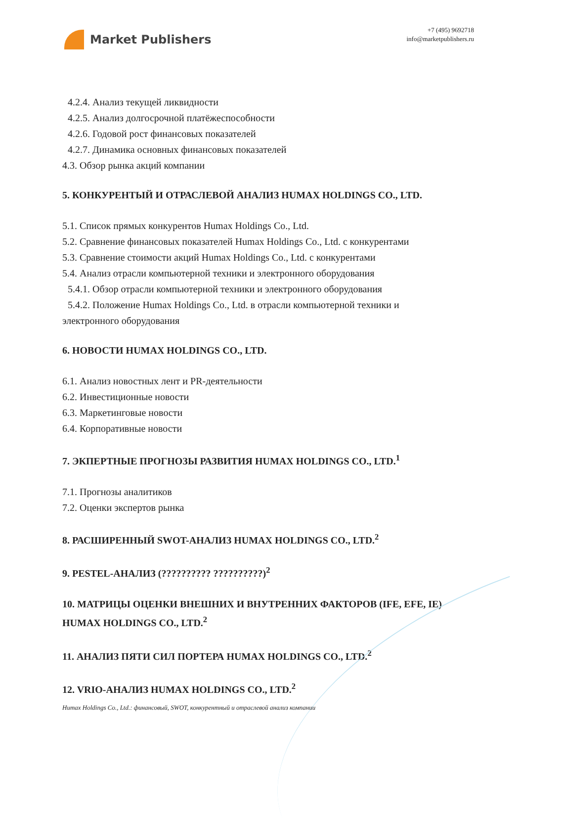Market Publishers
+7 (495) 9692718
info@marketpublishers.ru
4.2.4. Анализ текущей ликвидности
4.2.5. Анализ долгосрочной платёжеспособности
4.2.6. Годовой рост финансовых показателей
4.2.7. Динамика основных финансовых показателей
4.3. Обзор рынка акций компании
5. КОНКУРЕНТЫЙ И ОТРАСЛЕВОЙ АНАЛИЗ HUMAX HOLDINGS CO., LTD.
5.1. Список прямых конкурентов Humax Holdings Co., Ltd.
5.2. Сравнение финансовых показателей Humax Holdings Co., Ltd. с конкурентами
5.3. Сравнение стоимости акций Humax Holdings Co., Ltd. с конкурентами
5.4. Анализ отрасли компьютерной техники и электронного оборудования
5.4.1. Обзор отрасли компьютерной техники и электронного оборудования
5.4.2. Положение Humax Holdings Co., Ltd. в отрасли компьютерной техники и
электронного оборудования
6. НОВОСТИ HUMAX HOLDINGS CO., LTD.
6.1. Анализ новостных лент и PR-деятельности
6.2. Инвестиционные новости
6.3. Маркетинговые новости
6.4. Корпоративные новости
7. ЭКПЕРТНЫЕ ПРОГНОЗЫ РАЗВИТИЯ HUMAX HOLDINGS CO., LTD.<sup>1</sup>
7.1. Прогнозы аналитиков
7.2. Оценки экспертов рынка
8. РАСШИРЕННЫЙ SWOT-АНАЛИЗ HUMAX HOLDINGS CO., LTD.<sup>2</sup>
9. PESTEL-АНАЛИЗ (?????????? ??????????)<sup>2</sup>
10. МАТРИЦЫ ОЦЕНКИ ВНЕШНИХ И ВНУТРЕННИХ ФАКТОРОВ (IFE, EFE, IE) HUMAX HOLDINGS CO., LTD.<sup>2</sup>
11. АНАЛИЗ ПЯТИ СИЛ ПОРТЕРА HUMAX HOLDINGS CO., LTD.<sup>2</sup>
12. VRIO-АНАЛИЗ HUMAX HOLDINGS CO., LTD.<sup>2</sup>
Humax Holdings Co., Ltd.: финансовый, SWOT, конкурентный и отраслевой анализ компании